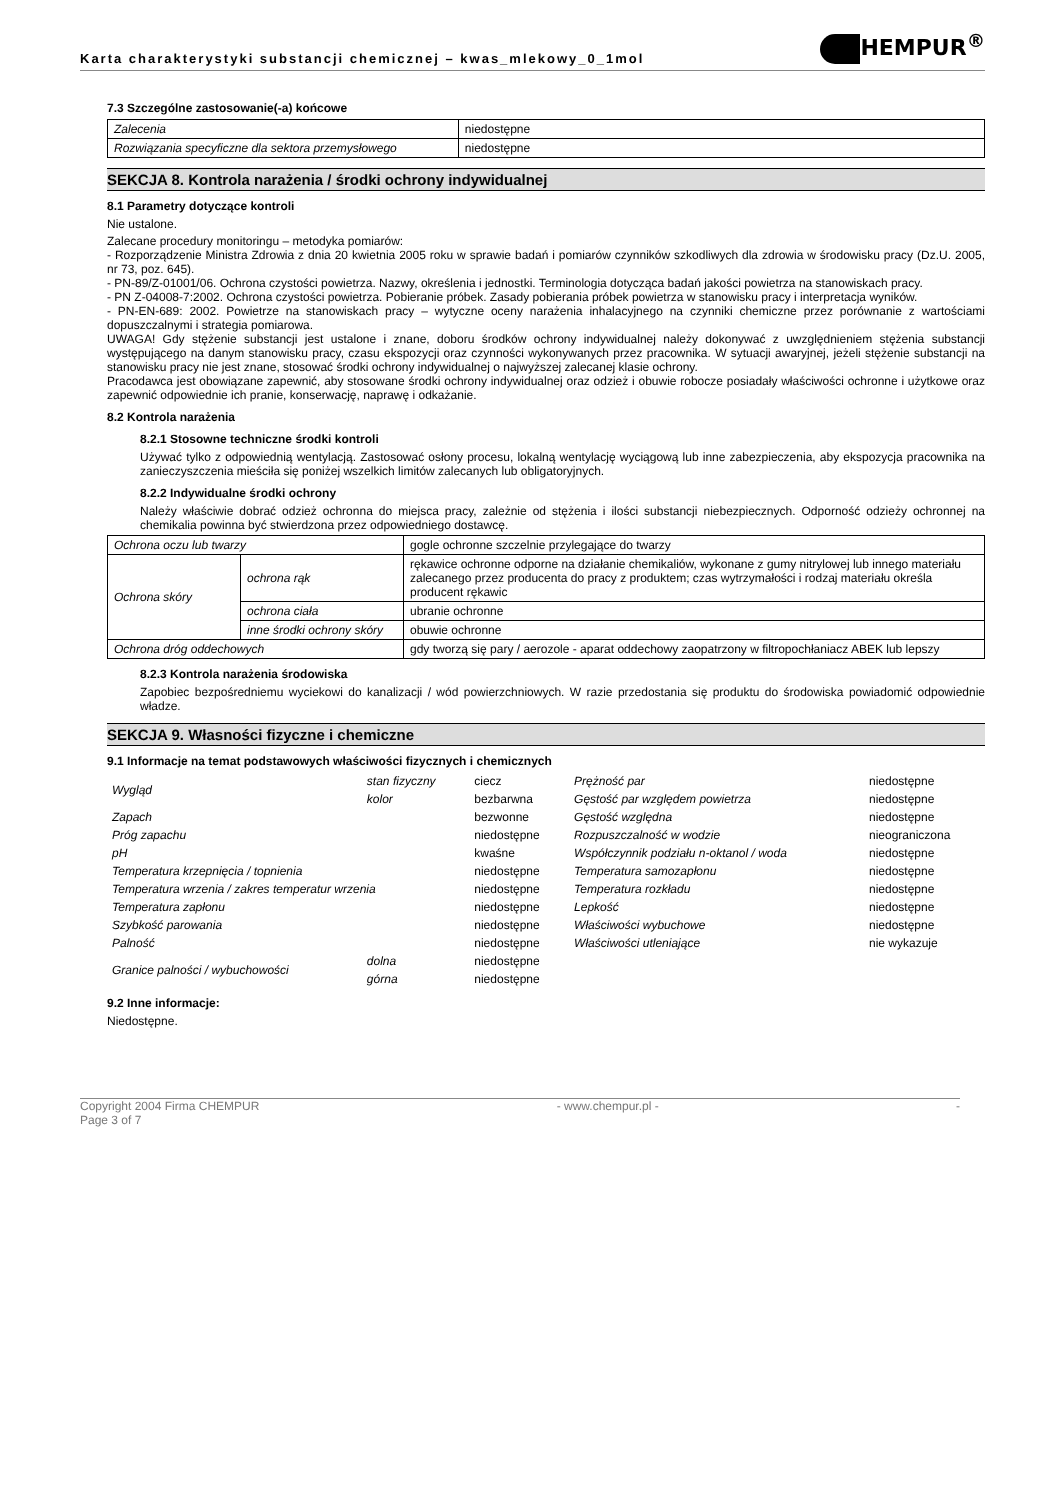Karta charakterystyki substancji chemicznej – kwas_mlekowy_0_1mol
HEMPUR<sup>®</sup>
7.3 Szczególne zastosowanie(-a) końcowe
| Zalecenia | niedostępne |
| Rozwiązania specyficzne dla sektora przemysłowego | niedostępne |
SEKCJA 8. Kontrola narażenia / środki ochrony indywidualnej
8.1 Parametry dotyczące kontroli
Nie ustalone.
Zalecane procedury monitoringu – metodyka pomiarów:
- Rozporządzenie Ministra Zdrowia z dnia 20 kwietnia 2005 roku w sprawie badań i pomiarów czynników szkodliwych dla zdrowia w środowisku pracy (Dz.U. 2005, nr 73, poz. 645).
- PN-89/Z-01001/06. Ochrona czystości powietrza. Nazwy, określenia i jednostki. Terminologia dotycząca badań jakości powietrza na stanowiskach pracy.
- PN Z-04008-7:2002. Ochrona czystości powietrza. Pobieranie próbek. Zasady pobierania próbek powietrza w stanowisku pracy i interpretacja wyników.
- PN-EN-689: 2002. Powietrze na stanowiskach pracy – wytyczne oceny narażenia inhalacyjnego na czynniki chemiczne przez porównanie z wartościami dopuszczalnymi i strategia pomiarowa.
UWAGA! Gdy stężenie substancji jest ustalone i znane, doboru środków ochrony indywidualnej należy dokonywać z uwzględnieniem stężenia substancji występującego na danym stanowisku pracy, czasu ekspozycji oraz czynności wykonywanych przez pracownika. W sytuacji awaryjnej, jeżeli stężenie substancji na stanowisku pracy nie jest znane, stosować środki ochrony indywidualnej o najwyższej zalecanej klasie ochrony.
Pracodawca jest obowiązane zapewnić, aby stosowane środki ochrony indywidualnej oraz odzież i obuwie robocze posiadały właściwości ochronne i użytkowe oraz zapewnić odpowiednie ich pranie, konserwację, naprawę i odkażanie.
8.2 Kontrola narażenia
8.2.1 Stosowne techniczne środki kontroli
Używać tylko z odpowiednią wentylacją. Zastosować osłony procesu, lokalną wentylację wyciągową lub inne zabezpieczenia, aby ekspozycja pracownika na zanieczyszczenia mieściła się poniżej wszelkich limitów zalecanych lub obligatoryjnych.
8.2.2 Indywidualne środki ochrony
Należy właściwie dobrać odzież ochronna do miejsca pracy, zależnie od stężenia i ilości substancji niebezpiecznych. Odporność odzieży ochronnej na chemikalia powinna być stwierdzona przez odpowiedniego dostawcę.
| Ochrona oczu lub twarzy | | gogle ochronne szczelnie przylegające do twarzy |
| Ochrona skóry | ochrona rąk | rękawice ochronne odporne na działanie chemikaliów, wykonane z gumy nitrylowej lub innego materiału zalecanego przez producenta do pracy z produktem; czas wytrzymałości i rodzaj materiału określa producent rękawic |
| | ochrona ciała | ubranie ochronne |
| | inne środki ochrony skóry | obuwie ochronne |
| Ochrona dróg oddechowych | | gdy tworzą się pary / aerozole - aparat oddechowy zaopatrzony w filtropochłaniacz ABEK lub lepszy |
8.2.3 Kontrola narażenia środowiska
Zapobiec bezpośredniemu wyciekowi do kanalizacji / wód powierzchniowych. W razie przedostania się produktu do środowiska powiadomić odpowiednie władze.
SEKCJA 9. Własności fizyczne i chemiczne
9.1 Informacje na temat podstawowych właściwości fizycznych i chemicznych
| Wygląd | stan fizyczny | ciecz | Prężność par | niedostępne |
| | kolor | bezbarwna | Gęstość par względem powietrza | niedostępne |
| Zapach | | bezwonne | Gęstość względna | niedostępne |
| Próg zapachu | | niedostępne | Rozpuszczalność w wodzie | nieograniczona |
| pH | | kwaśne | Współczynnik podziału n-oktanol / woda | niedostępne |
| Temperatura krzepnięcia / topnienia | | niedostępne | Temperatura samozapłonu | niedostępne |
| Temperatura wrzenia / zakres temperatur wrzenia | | niedostępne | Temperatura rozkładu | niedostępne |
| Temperatura zapłonu | | niedostępne | Lepkość | niedostępne |
| Szybkość parowania | | niedostępne | Właściwości wybuchowe | niedostępne |
| Palność | | niedostępne | Właściwości utleniające | nie wykazuje |
| Granice palności / wybuchowości | dolna | niedostępne | | |
| | górna | niedostępne | | |
9.2 Inne informacje:
Niedostępne.
Copyright 2004 Firma CHEMPUR
Page 3 of 7 - www.chempur.pl - -